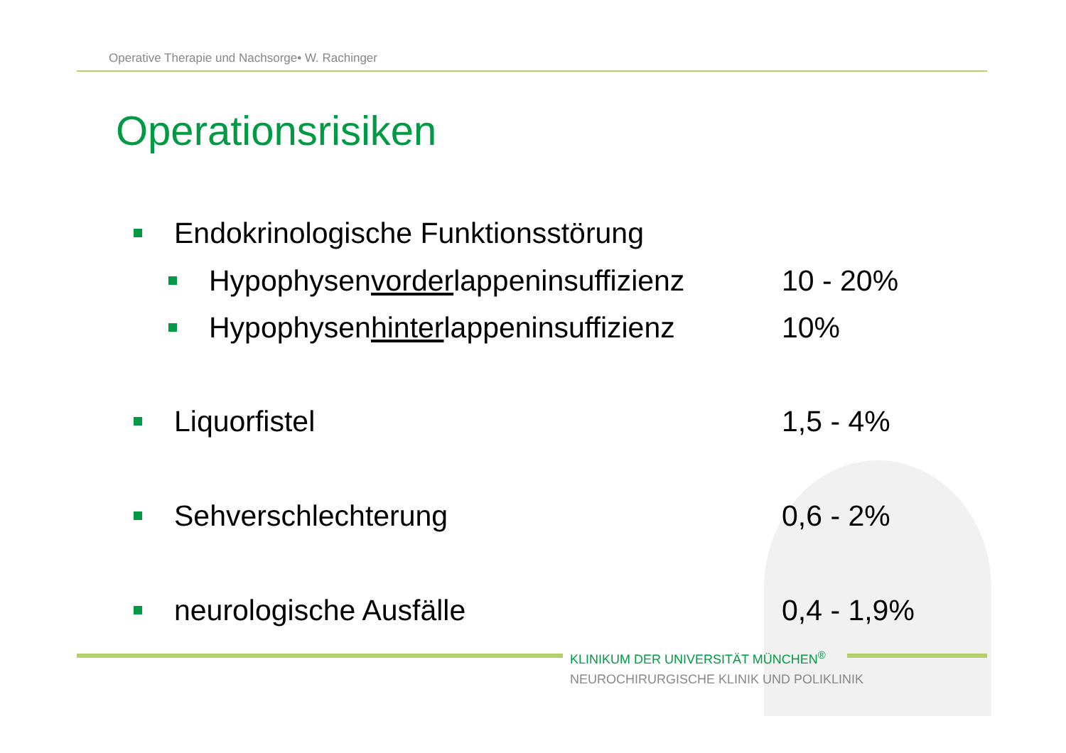Operative Therapie und Nachsorge• W. Rachinger
Operationsrisiken
Endokrinologische Funktionsstörung
Hypophysenvorderlappeninsuffizienz
10 - 20%
Hypophysenhinterlappeninsuffizienz
10%
Liquorfistel 1,5 - 4%
Sehverschlechterung 0,6 - 2%
neurologische Ausfälle 0,4 - 1,9%
KLINIKUM DER UNIVERSITÄT MÜNCHEN<sup>®</sup>
NEUROCHIRURGISCHE KLINIK UND POLIKLINIK